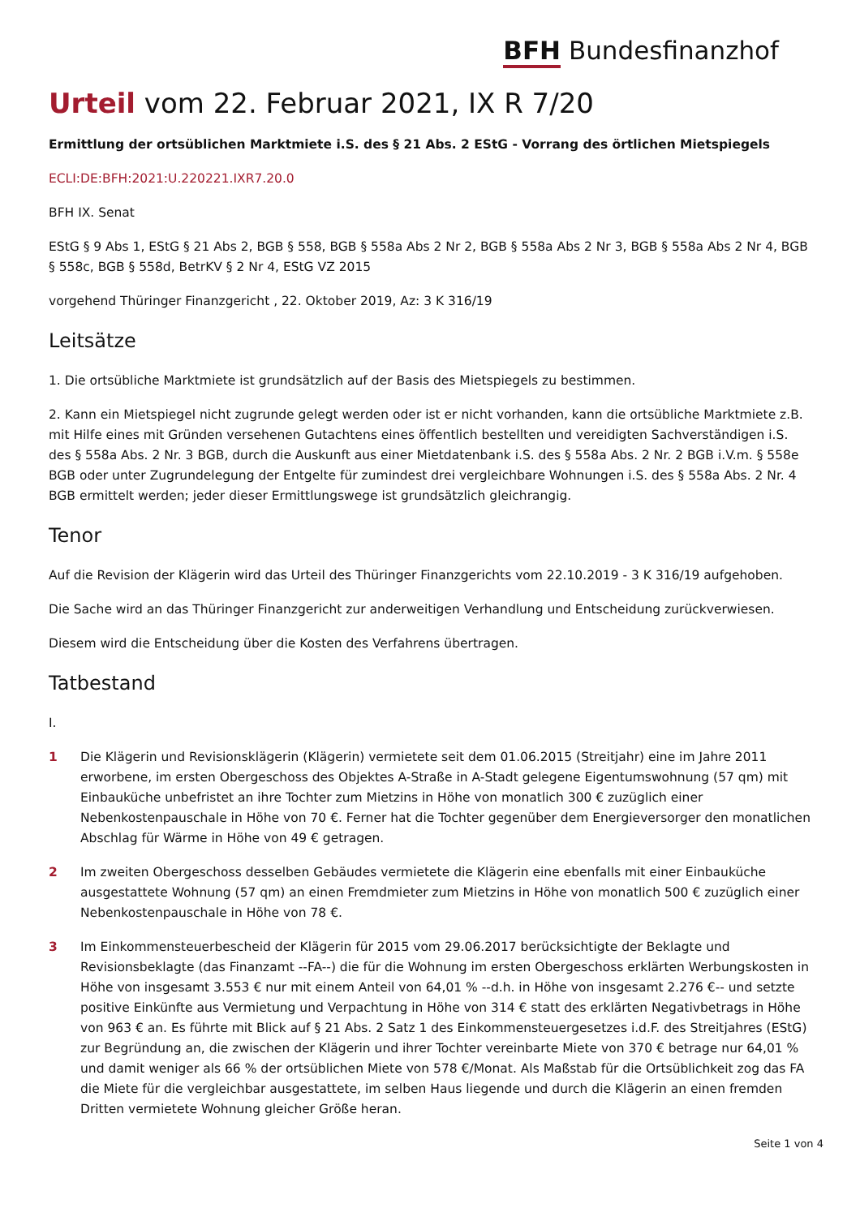BFH Bundesfinanzhof
Urteil vom 22. Februar 2021, IX R 7/20
Ermittlung der ortsüblichen Marktmiete i.S. des § 21 Abs. 2 EStG - Vorrang des örtlichen Mietspiegels
ECLI:DE:BFH:2021:U.220221.IXR7.20.0
BFH IX. Senat
EStG § 9 Abs 1, EStG § 21 Abs 2, BGB § 558, BGB § 558a Abs 2 Nr 2, BGB § 558a Abs 2 Nr 3, BGB § 558a Abs 2 Nr 4, BGB § 558c, BGB § 558d, BetrKV § 2 Nr 4, EStG VZ 2015
vorgehend Thüringer Finanzgericht , 22. Oktober 2019, Az: 3 K 316/19
Leitsätze
1. Die ortsübliche Marktmiete ist grundsätzlich auf der Basis des Mietspiegels zu bestimmen.
2. Kann ein Mietspiegel nicht zugrunde gelegt werden oder ist er nicht vorhanden, kann die ortsübliche Marktmiete z.B. mit Hilfe eines mit Gründen versehenen Gutachtens eines öffentlich bestellten und vereidigten Sachverständigen i.S. des § 558a Abs. 2 Nr. 3 BGB, durch die Auskunft aus einer Mietdatenbank i.S. des § 558a Abs. 2 Nr. 2 BGB i.V.m. § 558e BGB oder unter Zugrundelegung der Entgelte für zumindest drei vergleichbare Wohnungen i.S. des § 558a Abs. 2 Nr. 4 BGB ermittelt werden; jeder dieser Ermittlungswege ist grundsätzlich gleichrangig.
Tenor
Auf die Revision der Klägerin wird das Urteil des Thüringer Finanzgerichts vom 22.10.2019 - 3 K 316/19 aufgehoben.
Die Sache wird an das Thüringer Finanzgericht zur anderweitigen Verhandlung und Entscheidung zurückverwiesen.
Diesem wird die Entscheidung über die Kosten des Verfahrens übertragen.
Tatbestand
I.
1 Die Klägerin und Revisionsklägerin (Klägerin) vermietete seit dem 01.06.2015 (Streitjahr) eine im Jahre 2011 erworbene, im ersten Obergeschoss des Objektes A-Straße in A-Stadt gelegene Eigentumswohnung (57 qm) mit Einbauküche unbefristet an ihre Tochter zum Mietzins in Höhe von monatlich 300 € zuzüglich einer Nebenkostenpauschale in Höhe von 70 €. Ferner hat die Tochter gegenüber dem Energieversorger den monatlichen Abschlag für Wärme in Höhe von 49 € getragen.
2 Im zweiten Obergeschoss desselben Gebäudes vermietete die Klägerin eine ebenfalls mit einer Einbauküche ausgestattete Wohnung (57 qm) an einen Fremdmieter zum Mietzins in Höhe von monatlich 500 € zuzüglich einer Nebenkostenpauschale in Höhe von 78 €.
3 Im Einkommensteuerbescheid der Klägerin für 2015 vom 29.06.2017 berücksichtigte der Beklagte und Revisionsbeklagte (das Finanzamt --FA--) die für die Wohnung im ersten Obergeschoss erklärten Werbungskosten in Höhe von insgesamt 3.553 € nur mit einem Anteil von 64,01 % --d.h. in Höhe von insgesamt 2.276 €-- und setzte positive Einkünfte aus Vermietung und Verpachtung in Höhe von 314 € statt des erklärten Negativbetrags in Höhe von 963 € an. Es führte mit Blick auf § 21 Abs. 2 Satz 1 des Einkommensteuergesetzes i.d.F. des Streitjahres (EStG) zur Begründung an, die zwischen der Klägerin und ihrer Tochter vereinbarte Miete von 370 € betrage nur 64,01 % und damit weniger als 66 % der ortsüblichen Miete von 578 €/Monat. Als Maßstab für die Ortsüblichkeit zog das FA die Miete für die vergleichbar ausgestattete, im selben Haus liegende und durch die Klägerin an einen fremden Dritten vermietete Wohnung gleicher Größe heran.
Seite 1 von 4